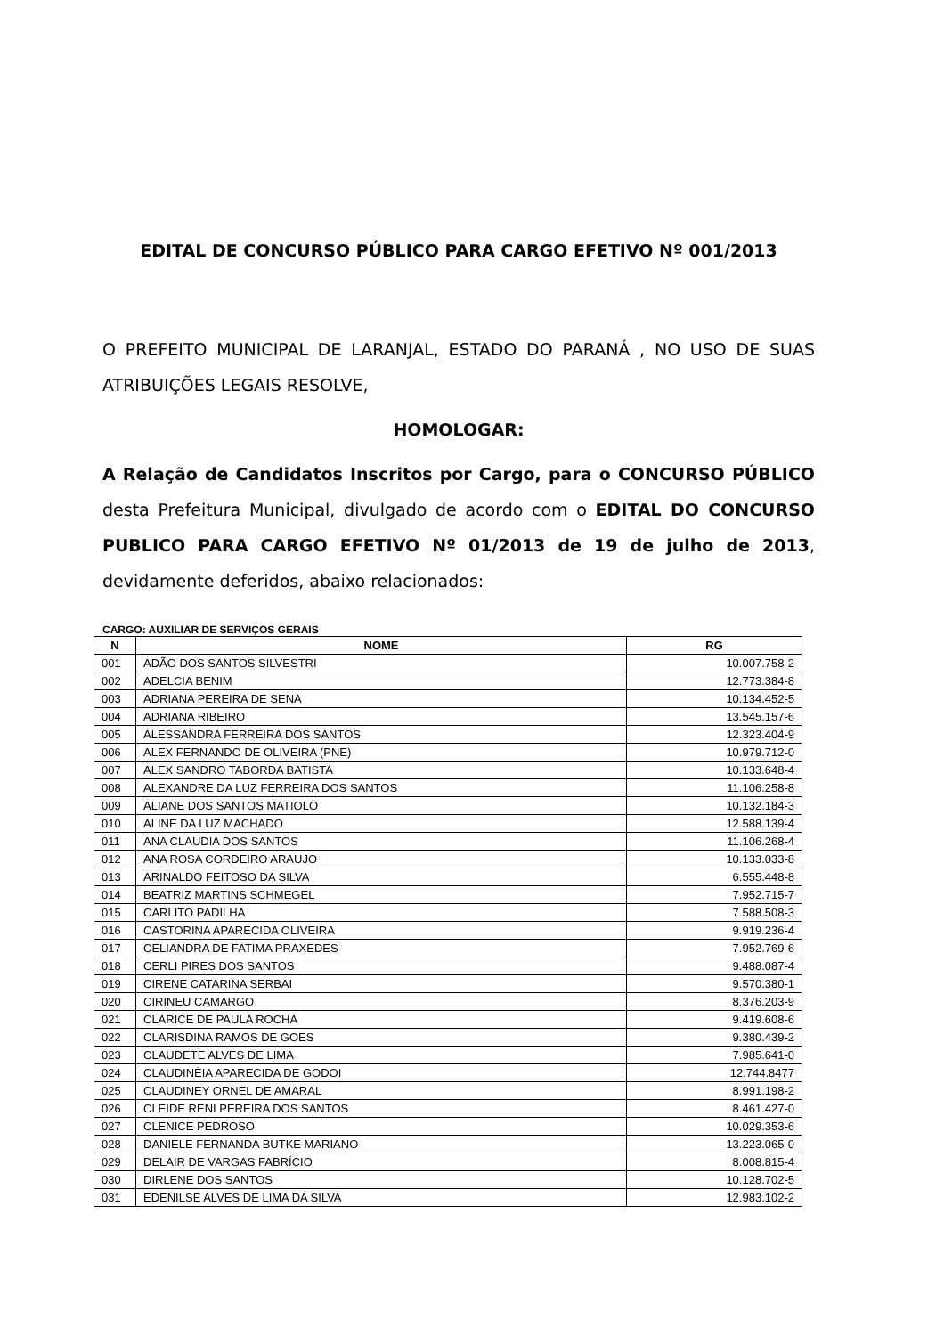EDITAL DE CONCURSO PÚBLICO PARA CARGO EFETIVO Nº 001/2013
O PREFEITO MUNICIPAL DE LARANJAL, ESTADO DO PARANÁ , NO USO DE SUAS ATRIBUIÇÕES LEGAIS RESOLVE,
HOMOLOGAR:
A Relação de Candidatos Inscritos por Cargo, para o CONCURSO PÚBLICO desta Prefeitura Municipal, divulgado de acordo com o EDITAL DO CONCURSO PUBLICO PARA CARGO EFETIVO Nº 01/2013 de 19 de julho de 2013, devidamente deferidos, abaixo relacionados:
CARGO: AUXILIAR DE SERVIÇOS GERAIS
| N | NOME | RG |
| --- | --- | --- |
| 001 | ADÃO DOS SANTOS SILVESTRI | 10.007.758-2 |
| 002 | ADELCIA BENIM | 12.773.384-8 |
| 003 | ADRIANA PEREIRA DE SENA | 10.134.452-5 |
| 004 | ADRIANA RIBEIRO | 13.545.157-6 |
| 005 | ALESSANDRA FERREIRA DOS SANTOS | 12.323.404-9 |
| 006 | ALEX FERNANDO DE OLIVEIRA (PNE) | 10.979.712-0 |
| 007 | ALEX SANDRO TABORDA BATISTA | 10.133.648-4 |
| 008 | ALEXANDRE DA LUZ FERREIRA DOS SANTOS | 11.106.258-8 |
| 009 | ALIANE DOS SANTOS MATIOLO | 10.132.184-3 |
| 010 | ALINE DA LUZ MACHADO | 12.588.139-4 |
| 011 | ANA CLAUDIA DOS SANTOS | 11.106.268-4 |
| 012 | ANA ROSA CORDEIRO ARAUJO | 10.133.033-8 |
| 013 | ARINALDO FEITOSO DA SILVA | 6.555.448-8 |
| 014 | BEATRIZ MARTINS SCHMEGEL | 7.952.715-7 |
| 015 | CARLITO PADILHA | 7.588.508-3 |
| 016 | CASTORINA APARECIDA OLIVEIRA | 9.919.236-4 |
| 017 | CELIANDRA DE FATIMA PRAXEDES | 7.952.769-6 |
| 018 | CERLI PIRES DOS SANTOS | 9.488.087-4 |
| 019 | CIRENE CATARINA SERBAI | 9.570.380-1 |
| 020 | CIRINEU CAMARGO | 8.376.203-9 |
| 021 | CLARICE DE PAULA ROCHA | 9.419.608-6 |
| 022 | CLARISDINA RAMOS DE GOES | 9.380.439-2 |
| 023 | CLAUDETE ALVES DE LIMA | 7.985.641-0 |
| 024 | CLAUDINÉIA APARECIDA DE GODOI | 12.744.8477 |
| 025 | CLAUDINEY ORNEL DE AMARAL | 8.991.198-2 |
| 026 | CLEIDE RENI PEREIRA DOS SANTOS | 8.461.427-0 |
| 027 | CLENICE PEDROSO | 10.029.353-6 |
| 028 | DANIELE FERNANDA BUTKE MARIANO | 13.223.065-0 |
| 029 | DELAIR DE VARGAS FABRÍCIO | 8.008.815-4 |
| 030 | DIRLENE DOS SANTOS | 10.128.702-5 |
| 031 | EDENILSE ALVES DE LIMA DA SILVA | 12.983.102-2 |